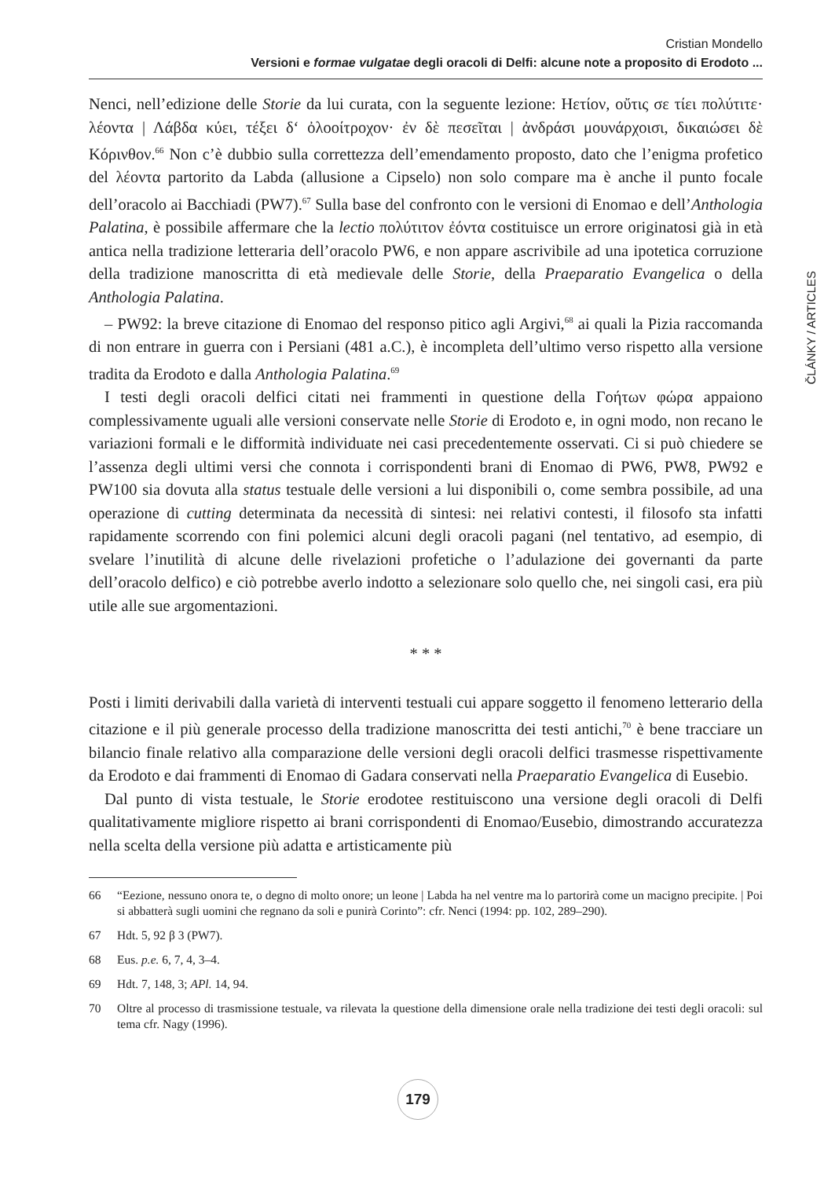Cristian Mondello
Versioni e formae vulgatae degli oracoli di Delfi: alcune note a proposito di Erodoto ...
ČLÁNKY / ARTICLES
Nenci, nell’edizione delle Storie da lui curata, con la seguente lezione: Ηετίον, οὔτις σε τίει πολύτιτε· λέοντα | Λάβδα κύει, τέξει δ‘ ὀλοοίτροχον· ἐν δὲ πεσεῖται | ἀνδράσι μουνάρχοισι, δικαιώσει δὲ Κόρινθον.<sup>66</sup> Non c’è dubbio sulla correttezza dell’emendamento proposto, dato che l’enigma profetico del λέοντα partorito da Labda (allusione a Cipselo) non solo compare ma è anche il punto focale dell’oracolo ai Bacchiadi (PW7).<sup>67</sup> Sulla base del confronto con le versioni di Enomao e dell’Anthologia Palatina, è possibile affermare che la lectio πολύτιτον ἐόντα costituisce un errore originatosi già in età antica nella tradizione letteraria dell’oracolo PW6, e non appare ascrivibile ad una ipotetica corruzione della tradizione manoscritta di età medievale delle Storie, della Praeparatio Evangelica o della Anthologia Palatina.
– PW92: la breve citazione di Enomao del responso pitico agli Argivi,<sup>68</sup> ai quali la Pizia raccomanda di non entrare in guerra con i Persiani (481 a.C.), è incompleta dell’ultimo verso rispetto alla versione tradita da Erodoto e dalla Anthologia Palatina.<sup>69</sup>
I testi degli oracoli delfici citati nei frammenti in questione della Γοήτων φώρα appaiono complessivamente uguali alle versioni conservate nelle Storie di Erodoto e, in ogni modo, non recano le variazioni formali e le difformità individuate nei casi precedentemente osservati. Ci si può chiedere se l’assenza degli ultimi versi che connota i corrispondenti brani di Enomao di PW6, PW8, PW92 e PW100 sia dovuta alla status testuale delle versioni a lui disponibili o, come sembra possibile, ad una operazione di cutting determinata da necessità di sintesi: nei relativi contesti, il filosofo sta infatti rapidamente scorrendo con fini polemici alcuni degli oracoli pagani (nel tentativo, ad esempio, di svelare l’inutilità di alcune delle rivelazioni profetiche o l’adulazione dei governanti da parte dell’oracolo delfico) e ciò potrebbe averlo indotto a selezionare solo quello che, nei singoli casi, era più utile alle sue argomentazioni.
* * *
Posti i limiti derivabili dalla varietà di interventi testuali cui appare soggetto il fenomeno letterario della citazione e il più generale processo della tradizione manoscritta dei testi antichi,<sup>70</sup> è bene tracciare un bilancio finale relativo alla comparazione delle versioni degli oracoli delfici trasmesse rispettivamente da Erodoto e dai frammenti di Enomao di Gadara conservati nella Praeparatio Evangelica di Eusebio.
Dal punto di vista testuale, le Storie erodotee restituiscono una versione degli oracoli di Delfi qualitativamente migliore rispetto ai brani corrispondenti di Enomao/Eusebio, dimostrando accuratezza nella scelta della versione più adatta e artisticamente più
66 “Eezione, nessuno onora te, o degno di molto onore; un leone | Labda ha nel ventre ma lo partorirà come un macigno precipite. | Poi si abbatterà sugli uomini che regnano da soli e punirà Corinto”: cfr. Nenci (1994: pp. 102, 289–290).
67 Hdt. 5, 92 β 3 (PW7).
68 Eus. p.e. 6, 7, 4, 3–4.
69 Hdt. 7, 148, 3; APl. 14, 94.
70 Oltre al processo di trasmissione testuale, va rilevata la questione della dimensione orale nella tradizione dei testi degli oracoli: sul tema cfr. Nagy (1996).
179